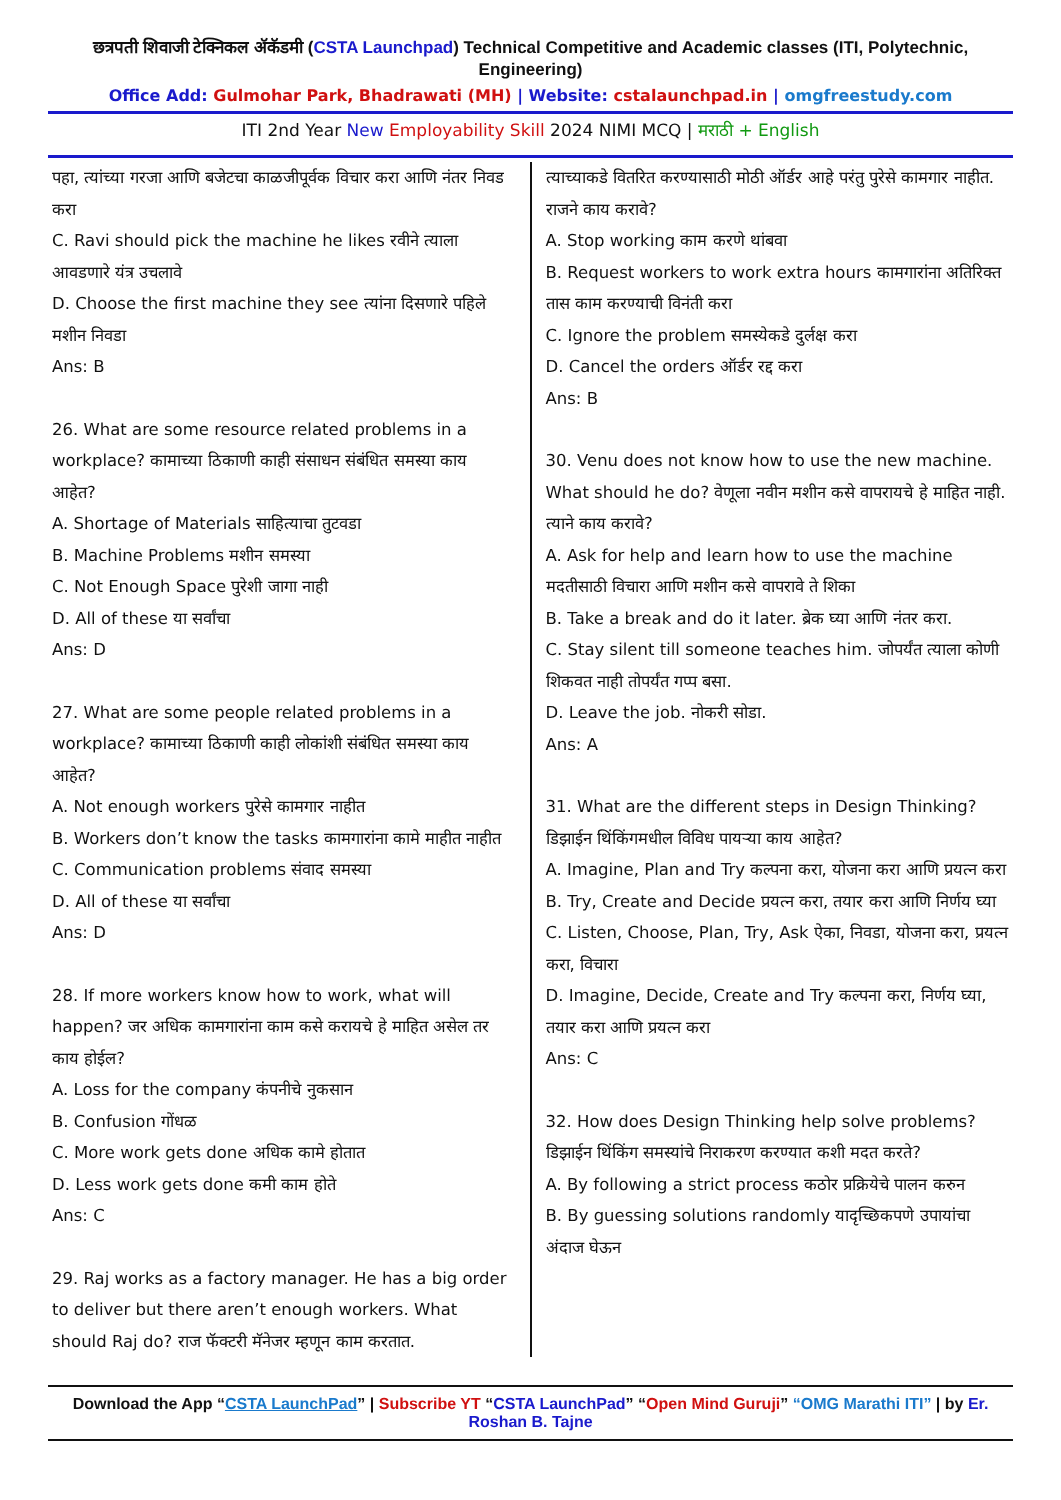छत्रपती शिवाजी टेक्निकल ॲकॅडमी (CSTA Launchpad) Technical Competitive and Academic classes (ITI, Polytechnic, Engineering)
Office Add: Gulmohar Park, Bhadrawati (MH) | Website: cstalaunchpad.in | omgfreestudy.com
ITI 2nd Year New Employability Skill 2024 NIMI MCQ | मराठी + English
पहा, त्यांच्या गरजा आणि बजेटचा काळजीपूर्वक विचार करा आणि नंतर निवड करा
C. Ravi should pick the machine he likes रवीने त्याला आवडणारे यंत्र उचलावे
D. Choose the first machine they see त्यांना दिसणारे पहिले मशीन निवडा
Ans: B
26. What are some resource related problems in a workplace? कामाच्या ठिकाणी काही संसाधन संबंधित समस्या काय आहेत?
A. Shortage of Materials साहित्याचा तुटवडा
B. Machine Problems मशीन समस्या
C. Not Enough Space पुरेशी जागा नाही
D. All of these या सर्वांचा
Ans: D
27. What are some people related problems in a workplace? कामाच्या ठिकाणी काही लोकांशी संबंधित समस्या काय आहेत?
A. Not enough workers पुरेसे कामगार नाहीत
B. Workers don’t know the tasks कामगारांना कामे माहीत नाहीत
C. Communication problems संवाद समस्या
D. All of these या सर्वांचा
Ans: D
28. If more workers know how to work, what will happen? जर अधिक कामगारांना काम कसे करायचे हे माहित असेल तर काय होईल?
A. Loss for the company कंपनीचे नुकसान
B. Confusion गोंधळ
C. More work gets done अधिक कामे होतात
D. Less work gets done कमी काम होते
Ans: C
29. Raj works as a factory manager. He has a big order to deliver but there aren’t enough workers. What should Raj do? राज फॅक्टरी मॅनेजर म्हणून काम करतात.
त्याच्याकडे वितरित करण्यासाठी मोठी ऑर्डर आहे परंतु पुरेसे कामगार नाहीत. राजने काय करावे?
A. Stop working काम करणे थांबवा
B. Request workers to work extra hours कामगारांना अतिरिक्त तास काम करण्याची विनंती करा
C. Ignore the problem समस्येकडे दुर्लक्ष करा
D. Cancel the orders ऑर्डर रद्द करा
Ans: B
30. Venu does not know how to use the new machine. What should he do? वेणूला नवीन मशीन कसे वापरायचे हे माहित नाही. त्याने काय करावे?
A. Ask for help and learn how to use the machine मदतीसाठी विचारा आणि मशीन कसे वापरावे ते शिका
B. Take a break and do it later. ब्रेक घ्या आणि नंतर करा.
C. Stay silent till someone teaches him. जोपर्यंत त्याला कोणी शिकवत नाही तोपर्यंत गप्प बसा.
D. Leave the job. नोकरी सोडा.
Ans: A
31. What are the different steps in Design Thinking? डिझाईन थिंकिंगमधील विविध पायऱ्या काय आहेत?
A. Imagine, Plan and Try कल्पना करा, योजना करा आणि प्रयत्न करा
B. Try, Create and Decide प्रयत्न करा, तयार करा आणि निर्णय घ्या
C. Listen, Choose, Plan, Try, Ask ऐका, निवडा, योजना करा, प्रयत्न करा, विचारा
D. Imagine, Decide, Create and Try कल्पना करा, निर्णय घ्या, तयार करा आणि प्रयत्न करा
Ans: C
32. How does Design Thinking help solve problems? डिझाईन थिंकिंग समस्यांचे निराकरण करण्यात कशी मदत करते?
A. By following a strict process कठोर प्रक्रियेचे पालन करुन
B. By guessing solutions randomly यादृच्छिकपणे उपायांचा अंदाज घेऊन
Download the App “CSTA LaunchPad” | Subscribe YT “CSTA LaunchPad” “Open Mind Guruji” “OMG Marathi ITI” | by Er. Roshan B. Tajne